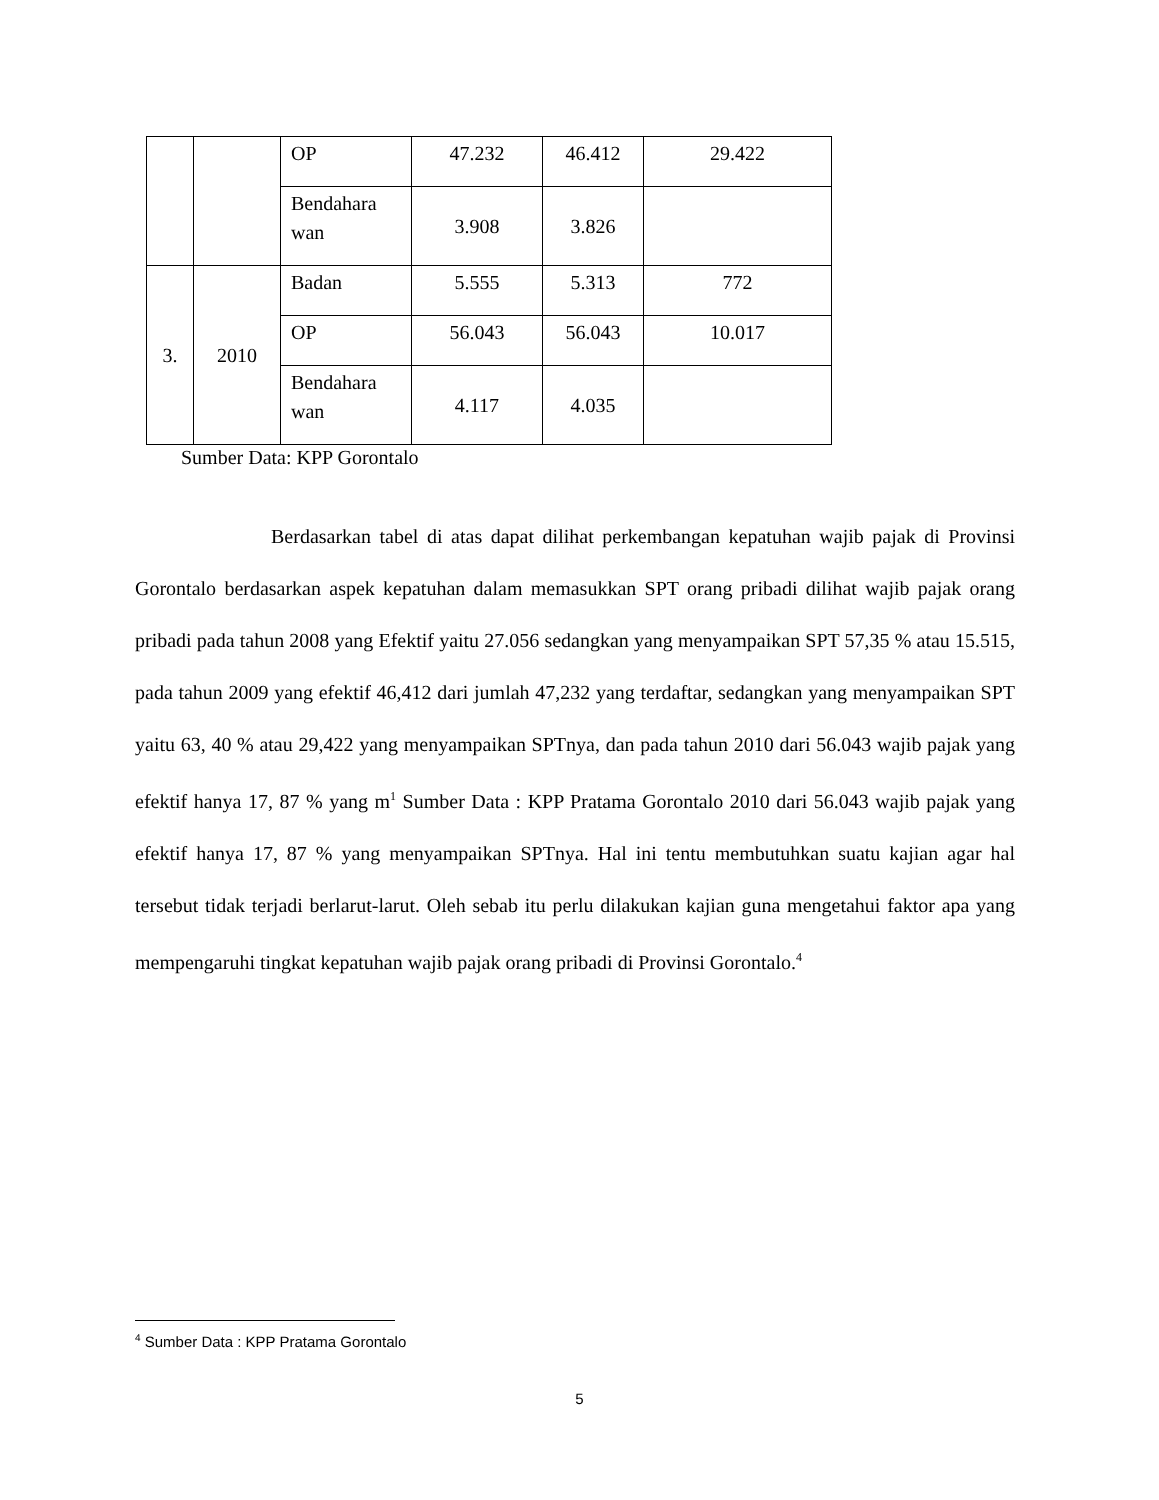| | | OP | 47.232 | 46.412 | 29.422 |
| | | Bendahara wan | 3.908 | 3.826 | |
| 3. | 2010 | Badan | 5.555 | 5.313 | 772 |
| | | OP | 56.043 | 56.043 | 10.017 |
| | | Bendahara wan | 4.117 | 4.035 | |
Sumber Data: KPP Gorontalo
Berdasarkan tabel di atas dapat dilihat perkembangan kepatuhan wajib pajak di Provinsi Gorontalo berdasarkan aspek kepatuhan dalam memasukkan SPT orang pribadi dilihat wajib pajak orang pribadi pada tahun 2008 yang Efektif yaitu 27.056 sedangkan yang menyampaikan SPT 57,35 % atau 15.515, pada tahun 2009 yang efektif 46,412 dari jumlah 47,232 yang terdaftar, sedangkan yang menyampaikan SPT yaitu 63, 40 % atau 29,422 yang menyampaikan SPTnya, dan pada tahun 2010 dari 56.043 wajib pajak yang efektif hanya 17, 87 % yang m<sup>1</sup> Sumber Data : KPP Pratama Gorontalo 2010 dari 56.043 wajib pajak yang efektif hanya 17, 87 % yang menyampaikan SPTnya. Hal ini tentu membutuhkan suatu kajian agar hal tersebut tidak terjadi berlarut-larut. Oleh sebab itu perlu dilakukan kajian guna mengetahui faktor apa yang mempengaruhi tingkat kepatuhan wajib pajak orang pribadi di Provinsi Gorontalo.<sup>4</sup>
<sup>4</sup> Sumber Data : KPP Pratama Gorontalo
5